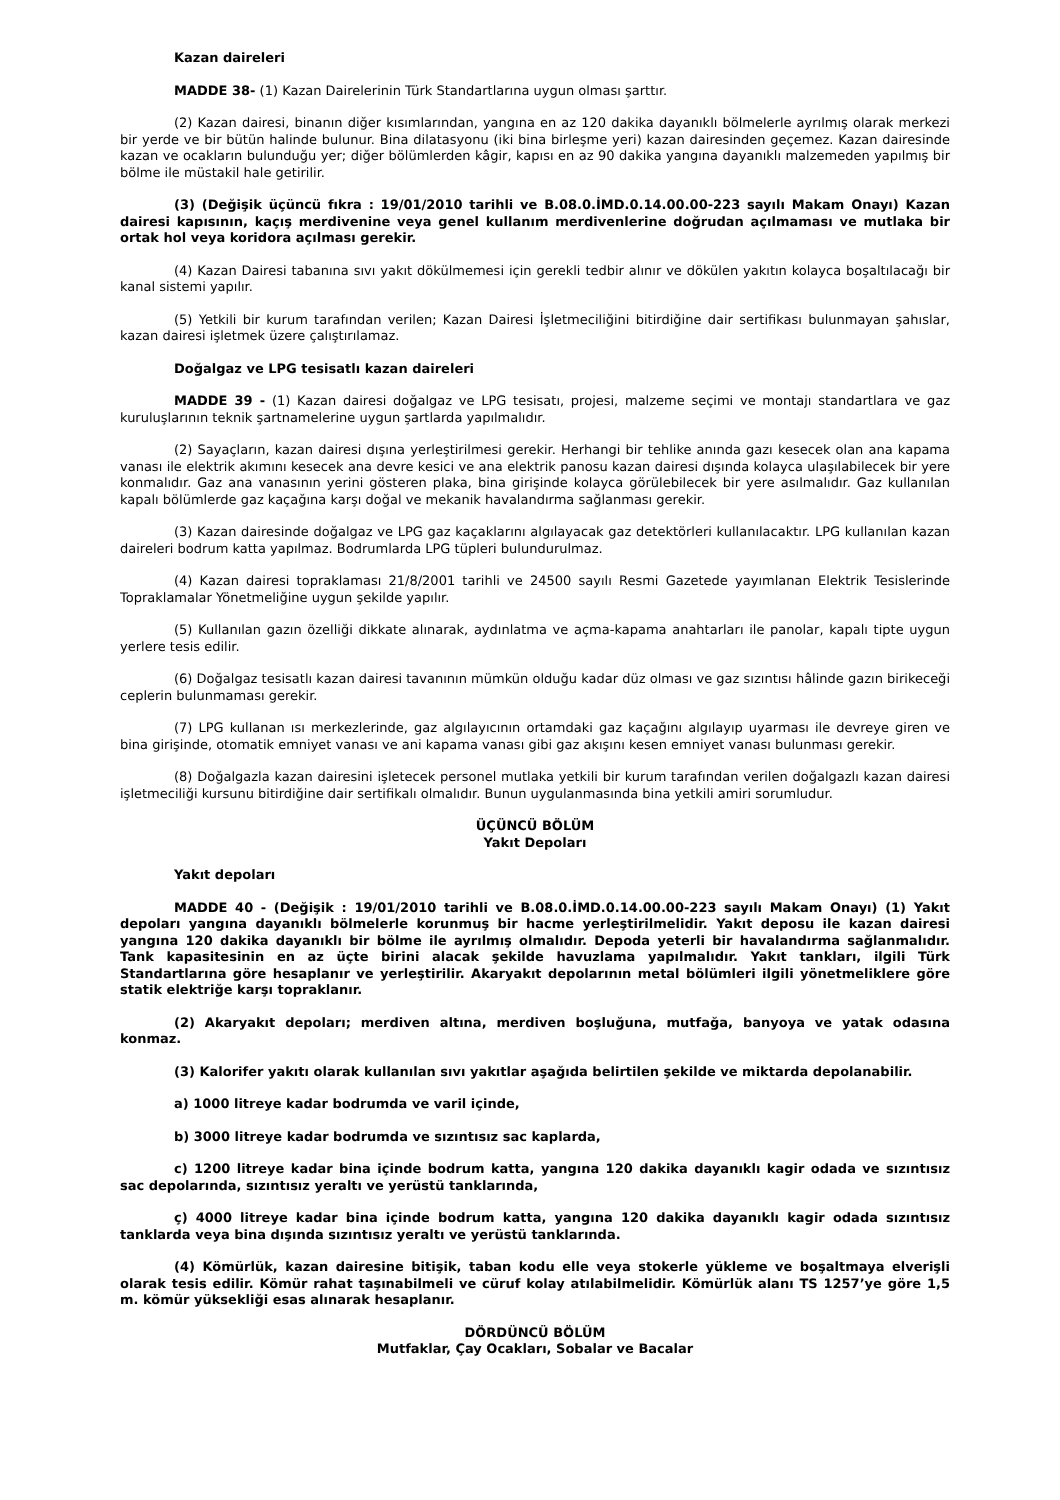Kazan daireleri
MADDE 38- (1) Kazan Dairelerinin Türk Standartlarına uygun olması şarttır.
(2) Kazan dairesi, binanın diğer kısımlarından, yangına en az 120 dakika dayanıklı bölmelerle ayrılmış olarak merkezi bir yerde ve bir bütün halinde bulunur. Bina dilatasyonu (iki bina birleşme yeri) kazan dairesinden geçemez. Kazan dairesinde kazan ve ocakların bulunduğu yer; diğer bölümlerden kâgir, kapısı en az 90 dakika yangına dayanıklı malzemeden yapılmış bir bölme ile müstakil hale getirilir.
(3) (Değişik üçüncü fıkra : 19/01/2010 tarihli ve B.08.0.İMD.0.14.00.00-223 sayılı Makam Onayı) Kazan dairesi kapısının, kaçış merdivenine veya genel kullanım merdivenlerine doğrudan açılmaması ve mutlaka bir ortak hol veya koridora açılması gerekir.
(4) Kazan Dairesi tabanına sıvı yakıt dökülmemesi için gerekli tedbir alınır ve dökülen yakıtın kolayca boşaltılacağı bir kanal sistemi yapılır.
(5) Yetkili bir kurum tarafından verilen; Kazan Dairesi İşletmeciliğini bitirdiğine dair sertifikası bulunmayan şahıslar, kazan dairesi işletmek üzere çalıştırılamaz.
Doğalgaz ve LPG tesisatlı kazan daireleri
MADDE 39 - (1) Kazan dairesi doğalgaz ve LPG tesisatı, projesi, malzeme seçimi ve montajı standartlara ve gaz kuruluşlarının teknik şartnamelerine uygun şartlarda yapılmalıdır.
(2) Sayaçların, kazan dairesi dışına yerleştirilmesi gerekir. Herhangi bir tehlike anında gazı kesecek olan ana kapama vanası ile elektrik akımını kesecek ana devre kesici ve ana elektrik panosu kazan dairesi dışında kolayca ulaşılabilecek bir yere konmalıdır. Gaz ana vanasının yerini gösteren plaka, bina girişinde kolayca görülebilecek bir yere asılmalıdır. Gaz kullanılan kapalı bölümlerde gaz kaçağına karşı doğal ve mekanik havalandırma sağlanması gerekir.
(3) Kazan dairesinde doğalgaz ve LPG gaz kaçaklarını algılayacak gaz detektörleri kullanılacaktır. LPG kullanılan kazan daireleri bodrum katta yapılmaz. Bodrumlarda LPG tüpleri bulundurulmaz.
(4) Kazan dairesi topraklaması 21/8/2001 tarihli ve 24500 sayılı Resmi Gazetede yayımlanan Elektrik Tesislerinde Topraklamalar Yönetmeliğine uygun şekilde yapılır.
(5) Kullanılan gazın özelliği dikkate alınarak, aydınlatma ve açma-kapama anahtarları ile panolar, kapalı tipte uygun yerlere tesis edilir.
(6) Doğalgaz tesisatlı kazan dairesi tavanının mümkün olduğu kadar düz olması ve gaz sızıntısı hâlinde gazın birikeceği ceplerin bulunmaması gerekir.
(7) LPG kullanan ısı merkezlerinde, gaz algılayıcının ortamdaki gaz kaçağını algılayıp uyarması ile devreye giren ve bina girişinde, otomatik emniyet vanası ve ani kapama vanası gibi gaz akışını kesen emniyet vanası bulunması gerekir.
(8) Doğalgazla kazan dairesini işletecek personel mutlaka yetkili bir kurum tarafından verilen doğalgazlı kazan dairesi işletmeciliği kursunu bitirdiğine dair sertifikalı olmalıdır. Bunun uygulanmasında bina yetkili amiri sorumludur.
ÜÇÜNCÜ BÖLÜM
Yakıt Depoları
Yakıt depoları
MADDE 40 - (Değişik : 19/01/2010 tarihli ve B.08.0.İMD.0.14.00.00-223 sayılı Makam Onayı) (1) Yakıt depoları yangına dayanıklı bölmelerle korunmuş bir hacme yerleştirilmelidir. Yakıt deposu ile kazan dairesi yangına 120 dakika dayanıklı bir bölme ile ayrılmış olmalıdır. Depoda yeterli bir havalandırma sağlanmalıdır. Tank kapasitesinin en az üçte birini alacak şekilde havuzlama yapılmalıdır. Yakıt tankları, ilgili Türk Standartlarına göre hesaplanır ve yerleştirilir. Akaryakıt depolarının metal bölümleri ilgili yönetmeliklere göre statik elektriğe karşı topraklanır.
(2) Akaryakıt depoları; merdiven altına, merdiven boşluğuna, mutfağa, banyoya ve yatak odasına konmaz.
(3) Kalorifer yakıtı olarak kullanılan sıvı yakıtlar aşağıda belirtilen şekilde ve miktarda depolanabilir.
a) 1000 litreye kadar bodrumda ve varil içinde,
b) 3000 litreye kadar bodrumda ve sızıntısız sac kaplarda,
c) 1200 litreye kadar bina içinde bodrum katta, yangına 120 dakika dayanıklı kagir odada ve sızıntısız sac depolarında, sızıntısız yeraltı ve yerüstü tanklarında,
ç) 4000 litreye kadar bina içinde bodrum katta, yangına 120 dakika dayanıklı kagir odada sızıntısız tanklarda veya bina dışında sızıntısız yeraltı ve yerüstü tanklarında.
(4) Kömürlük, kazan dairesine bitişik, taban kodu elle veya stokerle yükleme ve boşaltmaya elverişli olarak tesis edilir. Kömür rahat taşınabilmeli ve cüruf kolay atılabilmelidir. Kömürlük alanı TS 1257’ye göre 1,5 m. kömür yüksekliği esas alınarak hesaplanır.
DÖRDÜNCÜ BÖLÜM
Mutfaklar, Çay Ocakları, Sobalar ve Bacalar